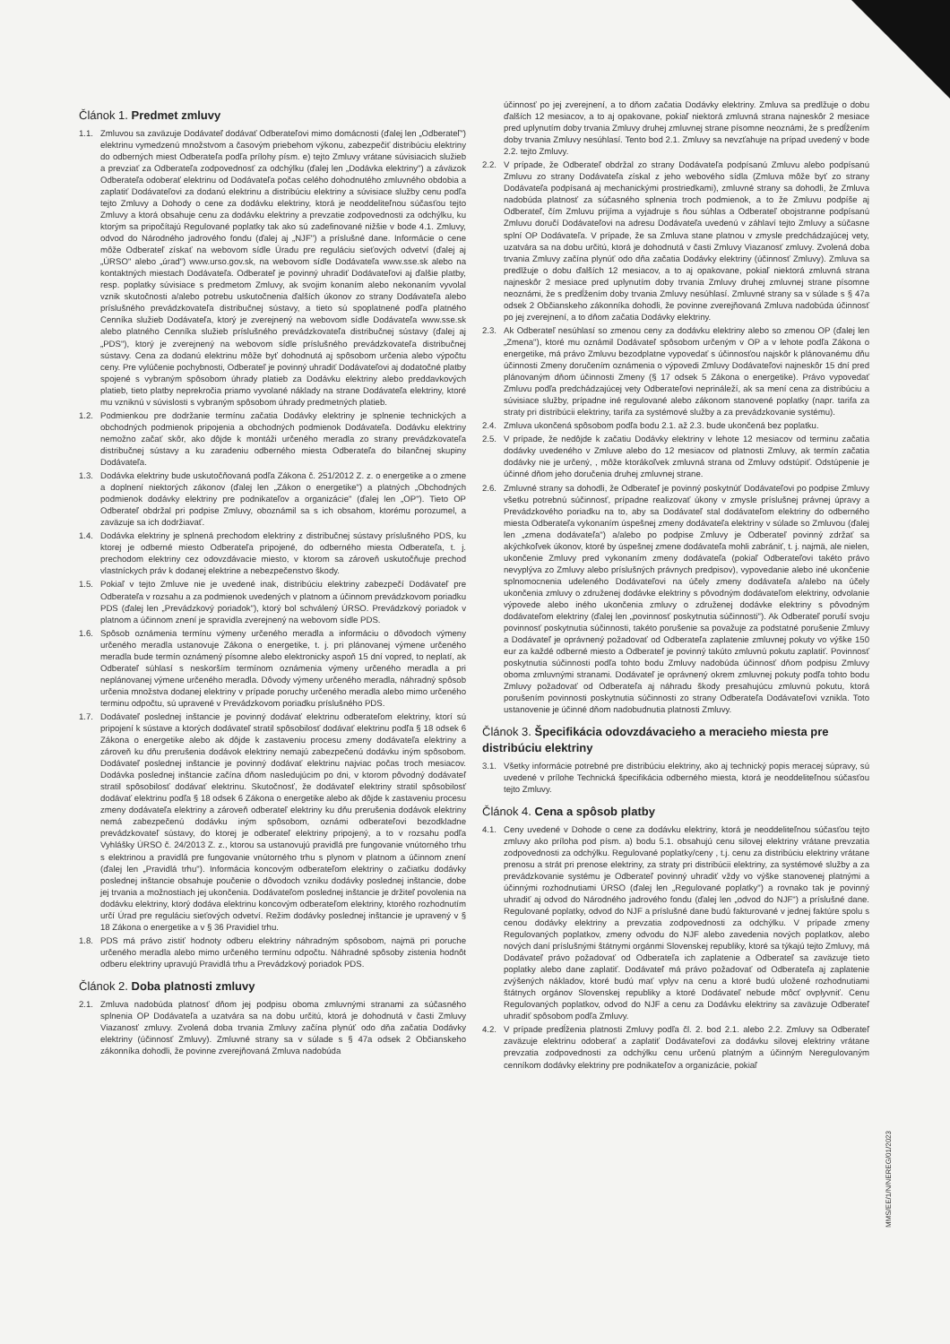Článok 1. Predmet zmluvy
1.1. Zmluvou sa zaväzuje Dodávateľ dodávať Odberateľovi mimo domácnosti (ďalej len „Odberateľ") elektrinu vymedzenú množstvom a časovým priebehom výkonu, zabezpečiť distribúciu elektriny do odberných miest Odberateľa podľa prílohy písm. e) tejto Zmluvy vrátane súvisiacich služieb a prevziať za Odberateľa zodpovednosť za odchýlku (ďalej len „Dodávka elektriny") a záväzok Odberateľa odoberať elektrinu od Dodávateľa počas celého dohodnutého zmluvného obdobia a zaplatiť Dodávateľovi za dodanú elektrinu a distribúciu elektriny a súvisiace služby cenu podľa tejto Zmluvy a Dohody o cene za dodávku elektriny, ktorá je neoddeliteľnou súčasťou tejto Zmluvy a ktorá obsahuje cenu za dodávku elektriny a prevzatie zodpovednosti za odchýlku, ku ktorým sa pripočítajú Regulované poplatky tak ako sú zadefinované nižšie v bode 4.1. Zmluvy, odvod do Národného jadrového fondu (ďalej aj „NJF") a príslušné dane. Informácie o cene môže Odberateľ získať na webovom sídle Úradu pre reguláciu sieťových odvetví (ďalej aj „ÚRSO" alebo „úrad") www.urso.gov.sk, na webovom sídle Dodávateľa www.sse.sk alebo na kontaktných miestach Dodávateľa. Odberateľ je povinný uhradiť Dodávateľovi aj ďalšie platby, resp. poplatky súvisiace s predmetom Zmluvy, ak svojim konaním alebo nekonaním vyvolal vznik skutočnosti a/alebo potrebu uskutočnenia ďalších úkonov zo strany Dodávateľa alebo príslušného prevádzkovateľa distribučnej sústavy, a tieto sú spoplatnené podľa platného Cenníka služieb Dodávateľa, ktorý je zverejnený na webovom sídle Dodávateľa www.sse.sk alebo platného Cenníka služieb príslušného prevádzkovateľa distribučnej sústavy (ďalej aj „PDS"), ktorý je zverejnený na webovom sídle príslušného prevádzkovateľa distribučnej sústavy. Cena za dodanú elektrinu môže byť dohodnutá aj spôsobom určenia alebo výpočtu ceny. Pre vylúčenie pochybnosti, Odberateľ je povinný uhradiť Dodávateľovi aj dodatočné platby spojené s vybraným spôsobom úhrady platieb za Dodávku elektriny alebo preddavkových platieb, tieto platby neprekročia priamo vyvolané náklady na strane Dodávateľa elektriny, ktoré mu vzniknú v súvislosti s vybraným spôsobom úhrady predmetných platieb.
1.2. Podmienkou pre dodržanie termínu začatia Dodávky elektriny je splnenie technických a obchodných podmienok pripojenia a obchodných podmienok Dodávateľa. Dodávku elektriny nemožno začať skôr, ako dôjde k montáži určeného meradla zo strany prevádzkovateľa distribučnej sústavy a ku zaradeniu odberného miesta Odberateľa do bilančnej skupiny Dodávateľa.
1.3. Dodávka elektriny bude uskutočňovaná podľa Zákona č. 251/2012 Z. z. o energetike a o zmene a doplnení niektorých zákonov (ďalej len „Zákon o energetike") a platných „Obchodných podmienok dodávky elektriny pre podnikateľov a organizácie" (ďalej len „OP"). Tieto OP Odberateľ obdržal pri podpise Zmluvy, oboznámil sa s ich obsahom, ktorému porozumel, a zaväzuje sa ich dodržiavať.
1.4. Dodávka elektriny je splnená prechodom elektriny z distribučnej sústavy príslušného PDS, ku ktorej je odberné miesto Odberateľa pripojené, do odberného miesta Odberateľa, t. j. prechodom elektriny cez odovzdávacie miesto, v ktorom sa zároveň uskutočňuje prechod vlastníckych práv k dodanej elektrine a nebezpečenstvo škody.
1.5. Pokiaľ v tejto Zmluve nie je uvedené inak, distribúciu elektriny zabezpečí Dodávateľ pre Odberateľa v rozsahu a za podmienok uvedených v platnom a účinnom prevádzkovom poriadku PDS (ďalej len „Prevádzkový poriadok"), ktorý bol schválený ÚRSO. Prevádzkový poriadok v platnom a účinnom znení je spravidla zverejnený na webovom sídle PDS.
1.6. Spôsob oznámenia termínu výmeny určeného meradla a informáciu o dôvodoch výmeny určeného meradla ustanovuje Zákona o energetike, t. j. pri plánovanej výmene určeného meradla bude termín oznámený písomne alebo elektronicky aspoň 15 dní vopred, to neplatí, ak Odberateľ súhlasí s neskorším termínom oznámenia výmeny určeného meradla a pri neplánovanej výmene určeného meradla. Dôvody výmeny určeného meradla, náhradný spôsob určenia množstva dodanej elektriny v prípade poruchy určeného meradla alebo mimo určeného terminu odpočtu, sú upravené v Prevádzkovom poriadku príslušného PDS.
1.7. Dodávateľ poslednej inštancie je povinný dodávať elektrinu odberateľom elektriny, ktorí sú pripojení k sústave a ktorých dodávateľ stratil spôsobilosť dodávať elektrinu podľa § 18 odsek 6 Zákona o energetike alebo ak dôjde k zastaveniu procesu zmeny dodávateľa elektriny a zároveň ku dňu prerušenia dodávok elektriny nemajú zabezpečenú dodávku iným spôsobom. Dodávateľ poslednej inštancie je povinný dodávať elektrinu najviac počas troch mesiacov. Dodávka poslednej inštancie začína dňom nasledujúcim po dni, v ktorom pôvodný dodávateľ stratil spôsobilosť dodávať elektrinu. Skutočnosť, že dodávateľ elektriny stratil spôsobilosť dodávať elektrinu podľa § 18 odsek 6 Zákona o energetike alebo ak dôjde k zastaveniu procesu zmeny dodávateľa elektriny a zároveň odberateľ elektriny ku dňu prerušenia dodávok elektriny nemá zabezpečenú dodávku iným spôsobom, oznámi odberateľovi bezodkladne prevádzkovateľ sústavy, do ktorej je odberateľ elektriny pripojený, a to v rozsahu podľa Vyhlášky ÚRSO č. 24/2013 Z. z., ktorou sa ustanovujú pravidlá pre fungovanie vnútorného trhu s elektrinou a pravidlá pre fungovanie vnútorného trhu s plynom v platnom a účinnom znení (ďalej len „Pravidlá trhu"). Informácia koncovým odberateľom elektriny o začiatku dodávky poslednej inštancie obsahuje poučenie o dôvodoch vzniku dodávky poslednej inštancie, dobe jej trvania a možnostiach jej ukončenia. Dodávateľom poslednej inštancie je držiteľ povolenia na dodávku elektriny, ktorý dodáva elektrinu koncovým odberateľom elektriny, ktorého rozhodnutím určí Úrad pre reguláciu sieťových odvetví. Režim dodávky poslednej inštancie je upravený v § 18 Zákona o energetike a v § 36 Pravidiel trhu.
1.8. PDS má právo zistiť hodnoty odberu elektriny náhradným spôsobom, najmä pri poruche určeného meradla alebo mimo určeného termínu odpočtu. Náhradné spôsoby zistenia hodnôt odberu elektriny upravujú Pravidlá trhu a Prevádzkový poriadok PDS.
Článok 2. Doba platnosti zmluvy
2.1. Zmluva nadobúda platnosť dňom jej podpisu oboma zmluvnými stranami za súčasného splnenia OP Dodávateľa a uzatvára sa na dobu určitú, ktorá je dohodnutá v časti Zmluvy Viazanosť zmluvy. Zvolená doba trvania Zmluvy začína plynúť odo dňa začatia Dodávky elektriny (účinnosť Zmluvy). Zmluvné strany sa v súlade s § 47a odsek 2 Občianskeho zákonníka dohodli, že povinne zverejňovaná Zmluva nadobúda
účinnosť po jej zverejnení, a to dňom začatia Dodávky elektriny. Zmluva sa predlžuje o dobu ďalších 12 mesiacov, a to aj opakovane, pokiaľ niektorá zmluvná strana najneskôr 2 mesiace pred uplynutím doby trvania Zmluvy druhej zmluvnej strane písomne neoznámi, že s predĺžením doby trvania Zmluvy nesúhlasí. Tento bod 2.1. Zmluvy sa nevzťahuje na prípad uvedený v bode 2.2. tejto Zmluvy.
2.2. V prípade, že Odberateľ obdržal zo strany Dodávateľa podpísanú Zmluvu alebo podpísanú Zmluvu zo strany Dodávateľa získal z jeho webového sídla (Zmluva môže byť zo strany Dodávateľa podpísaná aj mechanickými prostriedkami), zmluvné strany sa dohodli, že Zmluva nadobúda platnosť za súčasného splnenia troch podmienok, a to že Zmluvu podpíše aj Odberateľ, čím Zmluvu prijíma a vyjadruje s ňou súhlas a Odberateľ obojstranne podpísanú Zmluvu doručí Dodávateľovi na adresu Dodávateľa uvedenú v záhlaví tejto Zmluvy a súčasne splní OP Dodávateľa. V prípade, že sa Zmluva stane platnou v zmysle predchádzajúcej vety, uzatvára sa na dobu určitú, ktorá je dohodnutá v časti Zmluvy Viazanosť zmluvy. Zvolená doba trvania Zmluvy začína plynúť odo dňa začatia Dodávky elektriny (účinnosť Zmluvy). Zmluva sa predlžuje o dobu ďalších 12 mesiacov, a to aj opakovane, pokiaľ niektorá zmluvná strana najneskôr 2 mesiace pred uplynutím doby trvania Zmluvy druhej zmluvnej strane písomne neoznámi, že s predĺžením doby trvania Zmluvy nesúhlasí. Zmluvné strany sa v súlade s § 47a odsek 2 Občianskeho zákonníka dohodli, že povinne zverejňovaná Zmluva nadobúda účinnosť po jej zverejnení, a to dňom začatia Dodávky elektriny.
2.3. Ak Odberateľ nesúhlasí so zmenou ceny za dodávku elektriny alebo so zmenou OP (ďalej len „Zmena"), ktoré mu oznámil Dodávateľ spôsobom určeným v OP a v lehote podľa Zákona o energetike, má právo Zmluvu bezodplatne vypovedať s účinnosťou najskôr k plánovanému dňu účinnosti Zmeny doručením oznámenia o výpovedi Zmluvy Dodávateľovi najneskôr 15 dní pred plánovaným dňom účinnosti Zmeny (§ 17 odsek 5 Zákona o energetike). Právo vypovedať Zmluvu podľa predchádzajúcej vety Odberateľovi neprináleží, ak sa mení cena za distribúciu a súvisiace služby, prípadne iné regulované alebo zákonom stanovené poplatky (napr. tarifa za straty pri distribúcii elektriny, tarifa za systémové služby a za prevádzkovanie systému).
2.4. Zmluva ukončená spôsobom podľa bodu 2.1. až 2.3. bude ukončená bez poplatku.
2.5. V prípade, že nedôjde k začatiu Dodávky elektriny v lehote 12 mesiacov od terminu začatia dodávky uvedeného v Zmluve alebo do 12 mesiacov od platnosti Zmluvy, ak termín začatia dodávky nie je určený, , môže ktorákoľvek zmluvná strana od Zmluvy odstúpiť. Odstúpenie je účinné dňom jeho doručenia druhej zmluvnej strane.
2.6. Zmluvné strany sa dohodli, že Odberateľ je povinný poskytnúť Dodávateľovi po podpise Zmluvy všetku potrebnú súčinnosť, prípadne realizovať úkony v zmysle príslušnej právnej úpravy a Prevádzkového poriadku na to, aby sa Dodávateľ stal dodávateľom elektriny do odberného miesta Odberateľa vykonaním úspešnej zmeny dodávateľa elektriny v súlade so Zmluvou (ďalej len „zmena dodávateľa") a/alebo po podpise Zmluvy je Odberateľ povinný zdržať sa akýchkoľvek úkonov, ktoré by úspešnej zmene dodávateľa mohli zabrániť, t. j. najmä, ale nielen, ukončenie Zmluvy pred vykonaním zmeny dodávateľa (pokiaľ Odberateľovi takéto právo nevyplýva zo Zmluvy alebo príslušných právnych predpisov), vypovedanie alebo iné ukončenie splnomocnenia udeleného Dodávateľovi na účely zmeny dodávateľa a/alebo na účely ukončenia zmluvy o združenej dodávke elektriny s pôvodným dodávateľom elektriny, odvolanie výpovede alebo iného ukončenia zmluvy o združenej dodávke elektriny s pôvodným dodávateľom elektriny (ďalej len „povinnosť poskytnutia súčinnosti"). Ak Odberateľ poruší svoju povinnosť poskytnutia súčinnosti, takéto porušenie sa považuje za podstatné porušenie Zmluvy a Dodávateľ je oprávnený požadovať od Odberateľa zaplatenie zmluvnej pokuty vo výške 150 eur za každé odberné miesto a Odberateľ je povinný takúto zmluvnú pokutu zaplatiť. Povinnosť poskytnutia súčinnosti podľa tohto bodu Zmluvy nadobúda účinnosť dňom podpisu Zmluvy oboma zmluvnými stranami. Dodávateľ je oprávnený okrem zmluvnej pokuty podľa tohto bodu Zmluvy požadovať od Odberateľa aj náhradu škody presahujúcu zmluvnú pokutu, ktorá porušením povinnosti poskytnutia súčinnosti zo strany Odberateľa Dodávateľovi vznikla. Toto ustanovenie je účinné dňom nadobudnutia platnosti Zmluvy.
Článok 3. Špecifikácia odovzdávacieho a meracieho miesta pre distribúciu elektriny
3.1. Všetky informácie potrebné pre distribúciu elektriny, ako aj technický popis meracej súpravy, sú uvedené v prílohe Technická špecifikácia odberného miesta, ktorá je neoddeliteľnou súčasťou tejto Zmluvy.
Článok 4. Cena a spôsob platby
4.1. Ceny uvedené v Dohode o cene za dodávku elektriny, ktorá je neoddeliteľnou súčasťou tejto zmluvy ako príloha pod písm. a) bodu 5.1. obsahujú cenu silovej elektriny vrátane prevzatia zodpovednosti za odchýlku. Regulované poplatky/ceny , t.j. cenu za distribúciu elektriny vrátane prenosu a strát pri prenose elektriny, za straty pri distribúcii elektriny, za systémové služby a za prevádzkovanie systému je Odberateľ povinný uhradiť vždy vo výške stanovenej platnými a účinnými rozhodnutiami ÚRSO (ďalej len „Regulované poplatky") a rovnako tak je povinný uhradiť aj odvod do Národného jadrového fondu (ďalej len „odvod do NJF") a príslušné dane. Regulované poplatky, odvod do NJF a príslušné dane budú fakturované v jednej faktúre spolu s cenou dodávky elektriny a prevzatia zodpovednosti za odchýlku. V prípade zmeny Regulovaných poplatkov, zmeny odvodu do NJF alebo zavedenia nových poplatkov, alebo nových daní príslušnými štátnymi orgánmi Slovenskej republiky, ktoré sa týkajú tejto Zmluvy, má Dodávateľ právo požadovať od Odberateľa ich zaplatenie a Odberateľ sa zaväzuje tieto poplatky alebo dane zaplatiť. Dodávateľ má právo požadovať od Odberateľa aj zaplatenie zvýšených nákladov, ktoré budú mať vplyv na cenu a ktoré budú uložené rozhodnutiami štátnych orgánov Slovenskej republiky a ktoré Dodávateľ nebude môcť ovplyvniť. Cenu Regulovaných poplatkov, odvod do NJF a cenu za Dodávku elektriny sa zaväzuje Odberateľ uhradiť spôsobom podľa Zmluvy.
4.2. V prípade predĺženia platnosti Zmluvy podľa čl. 2. bod 2.1. alebo 2.2. Zmluvy sa Odberateľ zaväzuje elektrinu odoberať a zaplatiť Dodávateľovi za dodávku silovej elektriny vrátane prevzatia zodpovednosti za odchýlku cenu určenú platným a účinným Neregulovaným cenníkom dodávky elektriny pre podnikateľov a organizácie, pokiaľ
MMS/EE/1/N/NEREG/01/2023